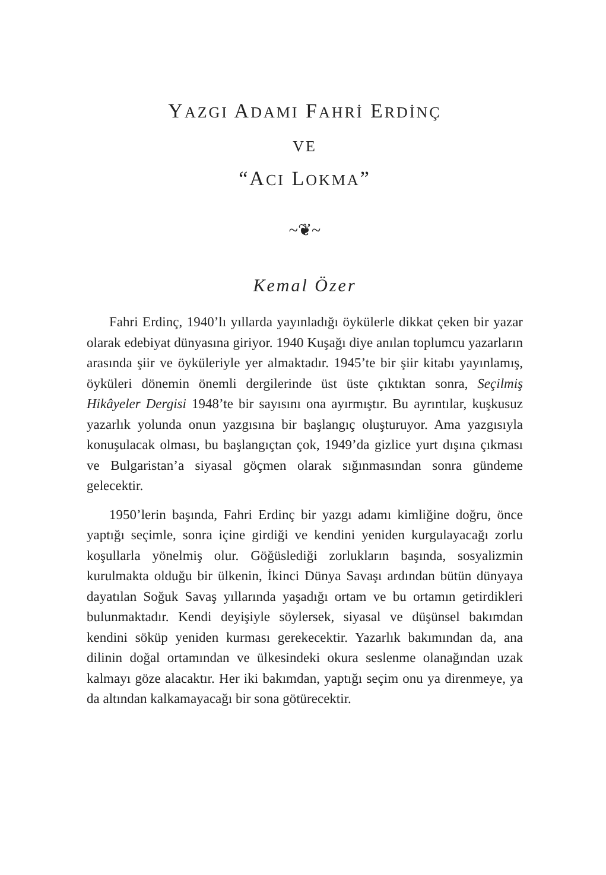YAZGI ADAMI FAHRİ ERDİNÇ
VE
“ACI LOKMA”
~❦~
Kemal Özer
Fahri Erdinç, 1940’lı yıllarda yayınladığı öykülerle dikkat çeken bir yazar olarak edebiyat dünyasına giriyor. 1940 Kuşağı diye anılan toplumcu yazarların arasında şiir ve öyküleriyle yer almaktadır. 1945’te bir şiir kitabı yayınlamış, öyküleri dönemin önemli dergilerinde üst üste çıktıktan sonra, Seçilmiş Hikâyeler Dergisi 1948’te bir sayısını ona ayırmıştır. Bu ayrıntılar, kuşkusuz yazarlık yolunda onun yazgısına bir başlangıç oluşturuyor. Ama yazgısıyla konuşulacak olması, bu başlangıçtan çok, 1949’da gizlice yurt dışına çıkması ve Bulgaristan’a siyasal göçmen olarak sığınmasından sonra gündeme gelecektir.
1950’lerin başında, Fahri Erdinç bir yazgı adamı kimliğine doğru, önce yaptığı seçimle, sonra içine girdiği ve kendini yeniden kurgulayacağı zorlu koşullarla yönelmiş olur. Göğüslediği zorlukların başında, sosyalizmin kurulmakta olduğu bir ülkenin, İkinci Dünya Savaşı ardından bütün dünyaya dayatılan Soğuk Savaş yıllarında yaşadığı ortam ve bu ortamın getirdikleri bulunmaktadır. Kendi deyişiyle söylersek, siyasal ve düşünsel bakımdan kendini söküp yeniden kurması gerekecektir. Yazarlık bakımından da, ana dilinin doğal ortamından ve ülkesindeki okura seslenme olanağından uzak kalmayı göze alacaktır. Her iki bakımdan, yaptığı seçim onu ya direnmeye, ya da altından kalkamayacağı bir sona götürecektir.